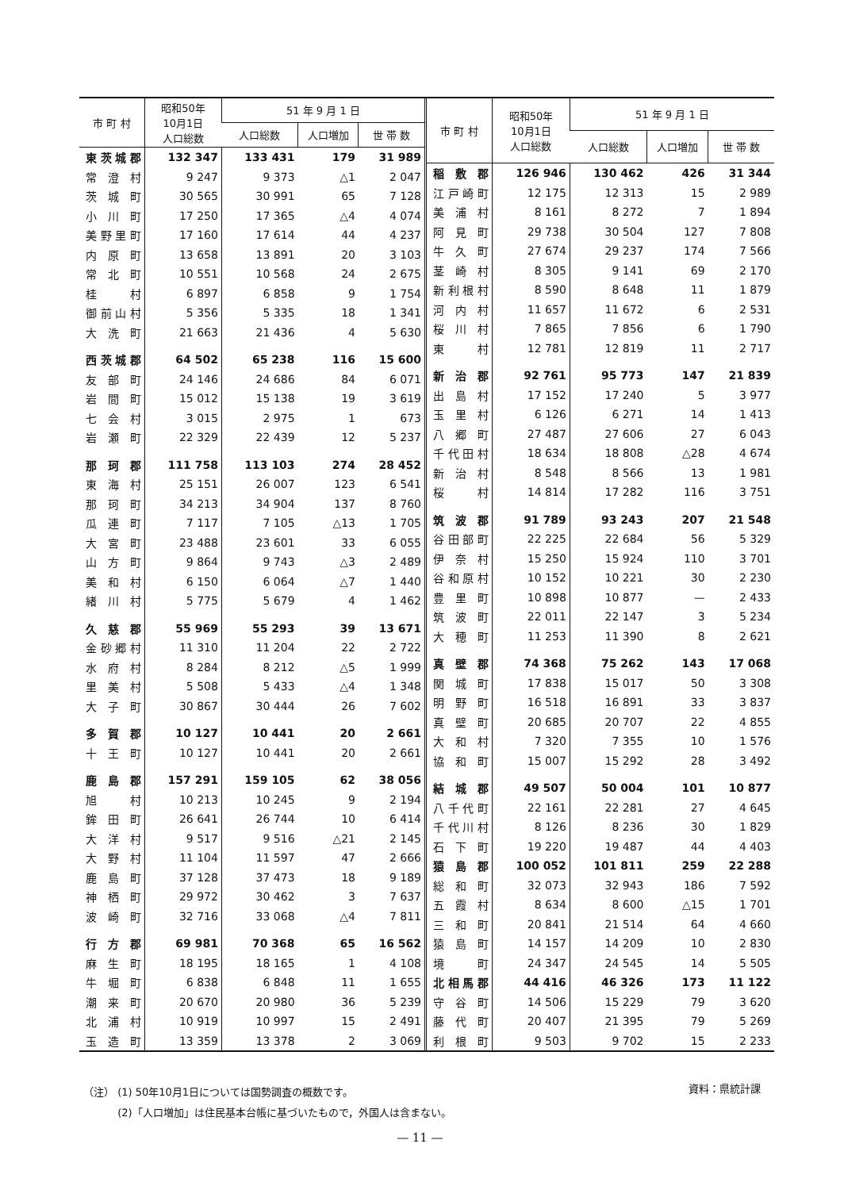| 市 町 村 | 昭和50年 10月1日 人口総数 | 51 年 9 月 1 日 | | |
| --- | --- | --- | --- | --- |
| | | 人口総数 | 人口増加 | 世 帯 数 |
| 東茨城郡 | 132 347 | 133 431 | 179 | 31 989 |
| 常澄村 | 9 247 | 9 373 | △1 | 2 047 |
| 茨城町 | 30 565 | 30 991 | 65 | 7 128 |
| 小川町 | 17 250 | 17 365 | △4 | 4 074 |
| 美野里町 | 17 160 | 17 614 | 44 | 4 237 |
| 内原町 | 13 658 | 13 891 | 20 | 3 103 |
| 常北町 | 10 551 | 10 568 | 24 | 2 675 |
| 桂 村 | 6 897 | 6 858 | 9 | 1 754 |
| 御前山村 | 5 356 | 5 335 | 18 | 1 341 |
| 大洗町 | 21 663 | 21 436 | 4 | 5 630 |
| 西茨城郡 | 64 502 | 65 238 | 116 | 15 600 |
| 友部町 | 24 146 | 24 686 | 84 | 6 071 |
| 岩間町 | 15 012 | 15 138 | 19 | 3 619 |
| 七会村 | 3 015 | 2 975 | 1 | 673 |
| 岩瀬町 | 22 329 | 22 439 | 12 | 5 237 |
| 那珂郡 | 111 758 | 113 103 | 274 | 28 452 |
| 東海村 | 25 151 | 26 007 | 123 | 6 541 |
| 那珂町 | 34 213 | 34 904 | 137 | 8 760 |
| 瓜連町 | 7 117 | 7 105 | △13 | 1 705 |
| 大宮町 | 23 488 | 23 601 | 33 | 6 055 |
| 山方町 | 9 864 | 9 743 | △3 | 2 489 |
| 美和村 | 6 150 | 6 064 | △7 | 1 440 |
| 緒川村 | 5 775 | 5 679 | 4 | 1 462 |
| 久慈郡 | 55 969 | 55 293 | 39 | 13 671 |
| 金砂郷村 | 11 310 | 11 204 | 22 | 2 722 |
| 水府村 | 8 284 | 8 212 | △5 | 1 999 |
| 里美村 | 5 508 | 5 433 | △4 | 1 348 |
| 大子町 | 30 867 | 30 444 | 26 | 7 602 |
| 多賀郡 | 10 127 | 10 441 | 20 | 2 661 |
| 十王町 | 10 127 | 10 441 | 20 | 2 661 |
| 鹿島郡 | 157 291 | 159 105 | 62 | 38 056 |
| 旭 村 | 10 213 | 10 245 | 9 | 2 194 |
| 鉾田町 | 26 641 | 26 744 | 10 | 6 414 |
| 大洋村 | 9 517 | 9 516 | △21 | 2 145 |
| 大野村 | 11 104 | 11 597 | 47 | 2 666 |
| 鹿島町 | 37 128 | 37 473 | 18 | 9 189 |
| 神栖町 | 29 972 | 30 462 | 3 | 7 637 |
| 波崎町 | 32 716 | 33 068 | △4 | 7 811 |
| 行方郡 | 69 981 | 70 368 | 65 | 16 562 |
| 麻生町 | 18 195 | 18 165 | 1 | 4 108 |
| 牛堀町 | 6 838 | 6 848 | 11 | 1 655 |
| 潮来町 | 20 670 | 20 980 | 36 | 5 239 |
| 北浦村 | 10 919 | 10 997 | 15 | 2 491 |
| 玉造町 | 13 359 | 13 378 | 2 | 3 069 |
| 市 町 村 | 昭和50年 10月1日 人口総数 | 51 年 9 月 1 日 | | |
| --- | --- | --- | --- | --- |
| | | 人口総数 | 人口増加 | 世 帯 数 |
| 稲敷郡 | 126 946 | 130 462 | 426 | 31 344 |
| 江戸崎町 | 12 175 | 12 313 | 15 | 2 989 |
| 美浦村 | 8 161 | 8 272 | 7 | 1 894 |
| 阿見町 | 29 738 | 30 504 | 127 | 7 808 |
| 牛久町 | 27 674 | 29 237 | 174 | 7 566 |
| 茎崎村 | 8 305 | 9 141 | 69 | 2 170 |
| 新利根村 | 8 590 | 8 648 | 11 | 1 879 |
| 河内村 | 11 657 | 11 672 | 6 | 2 531 |
| 桜川村 | 7 865 | 7 856 | 6 | 1 790 |
| 東 村 | 12 781 | 12 819 | 11 | 2 717 |
| 新治郡 | 92 761 | 95 773 | 147 | 21 839 |
| 出島村 | 17 152 | 17 240 | 5 | 3 977 |
| 玉里村 | 6 126 | 6 271 | 14 | 1 413 |
| 八郷町 | 27 487 | 27 606 | 27 | 6 043 |
| 千代田村 | 18 634 | 18 808 | △28 | 4 674 |
| 新治村 | 8 548 | 8 566 | 13 | 1 981 |
| 桜 村 | 14 814 | 17 282 | 116 | 3 751 |
| 筑波郡 | 91 789 | 93 243 | 207 | 21 548 |
| 谷田部町 | 22 225 | 22 684 | 56 | 5 329 |
| 伊奈村 | 15 250 | 15 924 | 110 | 3 701 |
| 谷和原村 | 10 152 | 10 221 | 30 | 2 230 |
| 豊里町 | 10 898 | 10 877 | — | 2 433 |
| 筑波町 | 22 011 | 22 147 | 3 | 5 234 |
| 大穂町 | 11 253 | 11 390 | 8 | 2 621 |
| 真壁郡 | 74 368 | 75 262 | 143 | 17 068 |
| 関城町 | 17 838 | 15 017 | 50 | 3 308 |
| 明野町 | 16 518 | 16 891 | 33 | 3 837 |
| 真壁町 | 20 685 | 20 707 | 22 | 4 855 |
| 大和村 | 7 320 | 7 355 | 10 | 1 576 |
| 協和町 | 15 007 | 15 292 | 28 | 3 492 |
| 結城郡 | 49 507 | 50 004 | 101 | 10 877 |
| 八千代町 | 22 161 | 22 281 | 27 | 4 645 |
| 千代川村 | 8 126 | 8 236 | 30 | 1 829 |
| 石下町 | 19 220 | 19 487 | 44 | 4 403 |
| 猿島郡 | 100 052 | 101 811 | 259 | 22 288 |
| 総和町 | 32 073 | 32 943 | 186 | 7 592 |
| 五霞村 | 8 634 | 8 600 | △15 | 1 701 |
| 三和町 | 20 841 | 21 514 | 64 | 4 660 |
| 猿島町 | 14 157 | 14 209 | 10 | 2 830 |
| 境 町 | 24 347 | 24 545 | 14 | 5 505 |
| 北相馬郡 | 44 416 | 46 326 | 173 | 11 122 |
| 守谷町 | 14 506 | 15 229 | 79 | 3 620 |
| 藤代町 | 20 407 | 21 395 | 79 | 5 269 |
| 利根町 | 9 503 | 9 702 | 15 | 2 233 |
（注） (1) 50年10月1日については国勢調査の概数です。
　　　 (2)「人口増加」は住民基本台帳に基づいたもので，外国人は含まない。
資料：県統計課
— 11 —